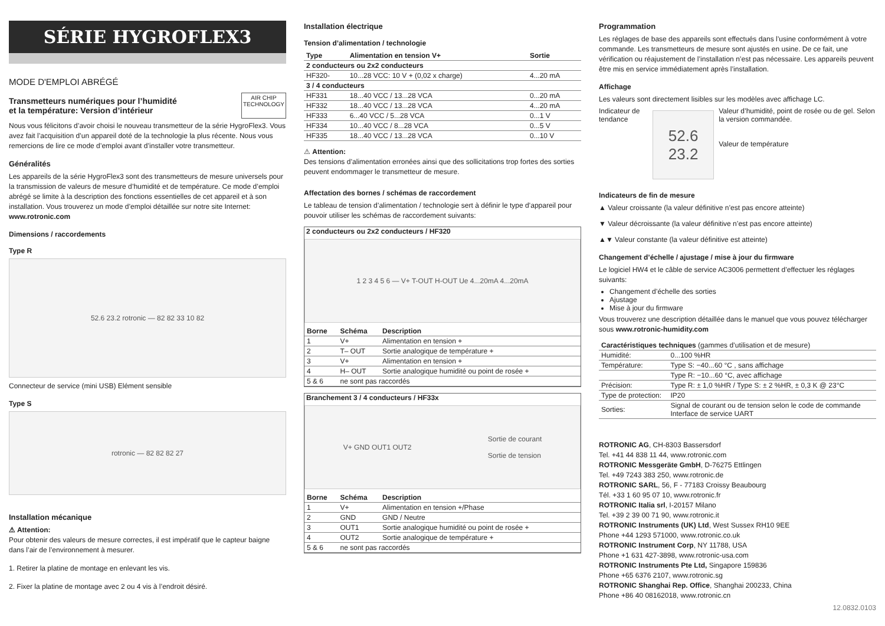SÉRIE HYGROFLEX3
MODE D'EMPLOI ABRÉGÉ
Transmetteurs numériques pour l’humidité
et la température: Version d’intérieur
AIR CHIP
TECHNOLOGY
Nous vous félicitons d’avoir choisi le nouveau transmetteur de la série HygroFlex3. Vous avez fait l’acquisition d’un appareil doté de la technologie la plus récente. Nous vous remercions de lire ce mode d’emploi avant d’installer votre transmetteur.
Généralités
Les appareils de la série HygroFlex3 sont des transmetteurs de mesure universels pour la transmission de valeurs de mesure d’humidité et de température. Ce mode d’emploi abrégé se limite à la description des fonctions essentielles de cet appareil et à son installation. Vous trouverez un mode d’emploi détaillée sur notre site Internet: www.rotronic.com
Dimensions / raccordements
Type R
52.6 23.2 rotronic — 82 82 33 10 82
Connecteur de service (mini USB) Elément sensible
Type S
rotronic — 82 82 82 27
Installation mécanique
⚠ Attention:
Pour obtenir des valeurs de mesure correctes, il est impératif que le capteur baigne dans l’air de l’environnement à mesurer.
1. Retirer la platine de montage en enlevant les vis.
2. Fixer la platine de montage avec 2 ou 4 vis à l’endroit désiré.
Installation électrique
Tension d’alimentation / technologie
| Type | Alimentation en tension V+ | Sortie |
| --- | --- | --- |
| 2 conducteurs ou 2x2 conducteurs | | |
| HF320- | 10...28 VCC: 10 V + (0,02 x charge) | 4...20 mA |
| 3 / 4 conducteurs | | |
| HF331 | 18...40 VCC / 13...28 VCA | 0...20 mA |
| HF332 | 18...40 VCC / 13...28 VCA | 4...20 mA |
| HF333 | 6...40 VCC / 5...28 VCA | 0...1 V |
| HF334 | 10...40 VCC / 8...28 VCA | 0...5 V |
| HF335 | 18...40 VCC / 13...28 VCA | 0...10 V |
⚠ Attention:
Des tensions d’alimentation erronées ainsi que des sollicitations trop fortes des sorties peuvent endommager le transmetteur de mesure.
Affectation des bornes / schémas de raccordement
Le tableau de tension d’alimentation / technologie sert à définir le type d’appareil pour pouvoir utiliser les schémas de raccordement suivants:
2 conducteurs ou 2x2 conducteurs / HF320
1 2 3 4 5 6 — V+ T-OUT H-OUT Ue 4...20mA 4...20mA
| Borne | Schéma | Description |
| --- | --- | --- |
| 1 | V+ | Alimentation en tension + |
| 2 | T– OUT | Sortie analogique de température + |
| 3 | V+ | Alimentation en tension + |
| 4 | H– OUT | Sortie analogique humidité ou point de rosée + |
| 5 & 6 | ne sont pas raccordés | |
Branchement 3 / 4 conducteurs / HF33x
V+ GND OUT1 OUT2 Sortie de courant
Sortie de tension
| Borne | Schéma | Description |
| --- | --- | --- |
| 1 | V+ | Alimentation en tension +/Phase |
| 2 | GND | GND / Neutre |
| 3 | OUT1 | Sortie analogique humidité ou point de rosée + |
| 4 | OUT2 | Sortie analogique de température + |
| 5 & 6 | ne sont pas raccordés | |
Programmation
Les réglages de base des appareils sont effectués dans l’usine conformément à votre commande. Les transmetteurs de mesure sont ajustés en usine. De ce fait, une vérification ou réajustement de l’installation n’est pas nécessaire. Les appareils peuvent être mis en service immédiatement après l’installation.
Affichage
Les valeurs sont directement lisibles sur les modèles avec affichage LC.
Indicateur de tendance
52.6
23.2
Valeur d’humidité, point de rosée ou de gel. Selon la version commandée.
Valeur de température
Indicateurs de fin de mesure
▲ Valeur croissante (la valeur définitive n’est pas encore atteinte)
▼ Valeur décroissante (la valeur définitive n’est pas encore atteinte)
▲▼ Valeur constante (la valeur définitive est atteinte)
Changement d’échelle / ajustage / mise à jour du firmware
Le logiciel HW4 et le câble de service AC3006 permettent d’effectuer les réglages suivants:
Changement d’échelle des sorties
Ajustage
Mise à jour du firmware
Vous trouverez une description détaillée dans le manuel que vous pouvez télécharger sous www.rotronic-humidity.com
| Caractéristiques techniques (gammes d’utilisation et de mesure) | |
| --- | --- |
| Humidité: | 0...100 %HR |
| Température: | Type S: −40...60 °C , sans affichage |
| | Type R: −10...60 °C, avec affichage |
| Précision: | Type R: ± 1,0 %HR / Type S: ± 2 %HR, ± 0,3 K @ 23°C |
| Type de protection: | IP20 |
| Sorties: | Signal de courant ou de tension selon le code de commande Interface de service UART |
ROTRONIC AG, CH-8303 Bassersdorf
Tel. +41 44 838 11 44, www.rotronic.com
ROTRONIC Messgeräte GmbH, D-76275 Ettlingen
Tel. +49 7243 383 250, www.rotronic.de
ROTRONIC SARL, 56, F - 77183 Croissy Beaubourg
Tél. +33 1 60 95 07 10, www.rotronic.fr
ROTRONIC Italia srl, I-20157 Milano
Tel. +39 2 39 00 71 90, www.rotronic.it
ROTRONIC Instruments (UK) Ltd, West Sussex RH10 9EE
Phone +44 1293 571000, www.rotronic.co.uk
ROTRONIC Instrument Corp, NY 11788, USA
Phone +1 631 427-3898, www.rotronic-usa.com
ROTRONIC Instruments Pte Ltd, Singapore 159836
Phone +65 6376 2107, www.rotronic.sg
ROTRONIC Shanghai Rep. Office, Shanghai 200233, China
Phone +86 40 08162018, www.rotronic.cn
12.0832.0103